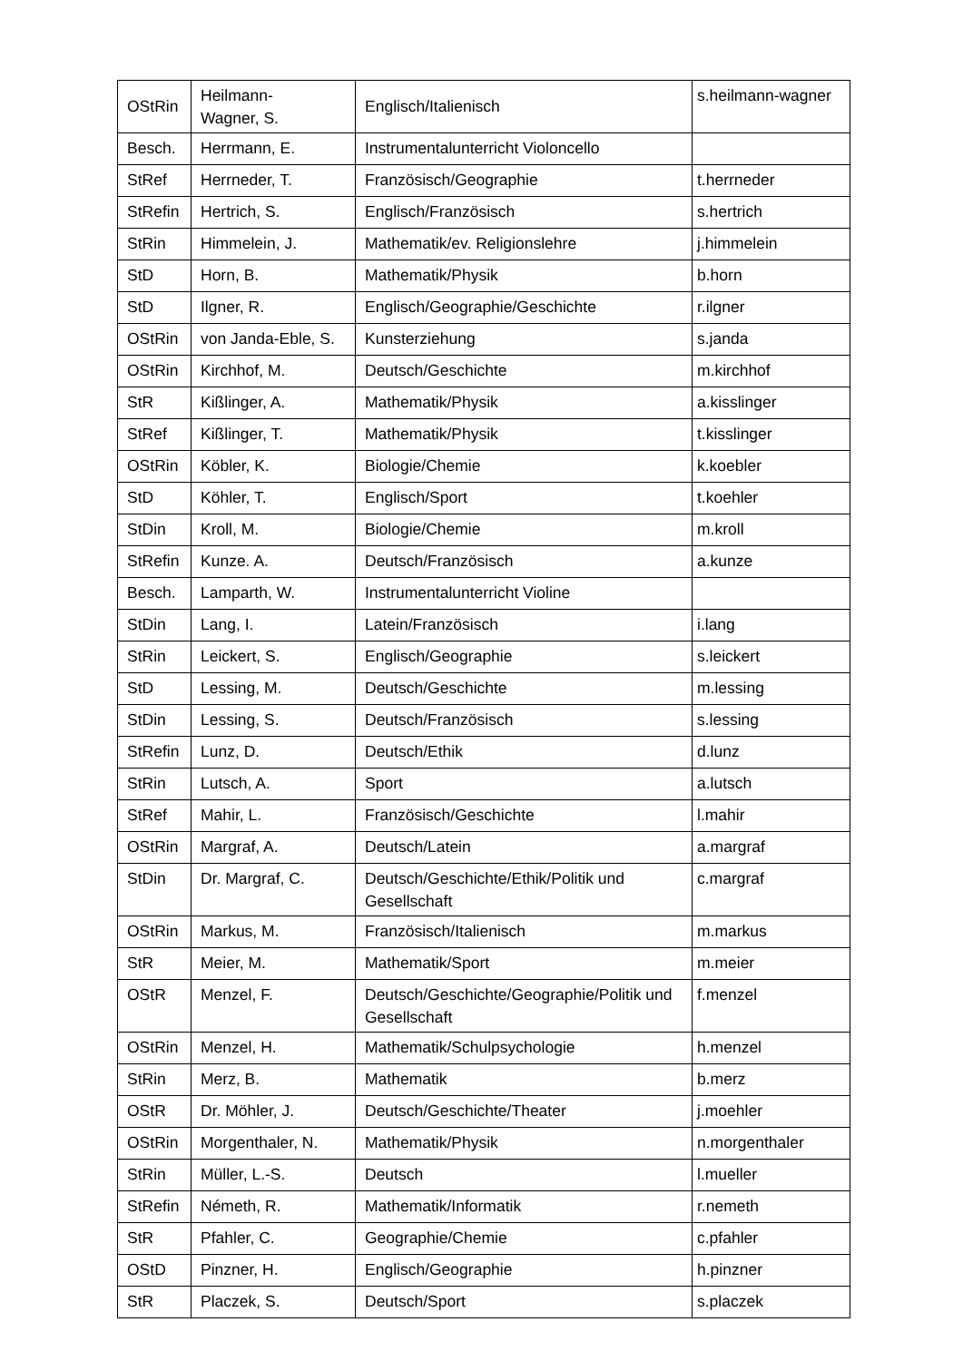| OStRin | Heilmann- Wagner, S. | Englisch/Italienisch | s.heilmann-wagner |
| Besch. | Herrmann, E. | Instrumentalunterricht Violoncello | |
| StRef | Herrneder, T. | Französisch/Geographie | t.herrneder |
| StRefin | Hertrich, S. | Englisch/Französisch | s.hertrich |
| StRin | Himmelein, J. | Mathematik/ev. Religionslehre | j.himmelein |
| StD | Horn, B. | Mathematik/Physik | b.horn |
| StD | Ilgner, R. | Englisch/Geographie/Geschichte | r.ilgner |
| OStRin | von Janda-Eble, S. | Kunsterziehung | s.janda |
| OStRin | Kirchhof, M. | Deutsch/Geschichte | m.kirchhof |
| StR | Kißlinger, A. | Mathematik/Physik | a.kisslinger |
| StRef | Kißlinger, T. | Mathematik/Physik | t.kisslinger |
| OStRin | Köbler, K. | Biologie/Chemie | k.koebler |
| StD | Köhler, T. | Englisch/Sport | t.koehler |
| StDin | Kroll, M. | Biologie/Chemie | m.kroll |
| StRefin | Kunze. A. | Deutsch/Französisch | a.kunze |
| Besch. | Lamparth, W. | Instrumentalunterricht Violine | |
| StDin | Lang, I. | Latein/Französisch | i.lang |
| StRin | Leickert, S. | Englisch/Geographie | s.leickert |
| StD | Lessing, M. | Deutsch/Geschichte | m.lessing |
| StDin | Lessing, S. | Deutsch/Französisch | s.lessing |
| StRefin | Lunz, D. | Deutsch/Ethik | d.lunz |
| StRin | Lutsch, A. | Sport | a.lutsch |
| StRef | Mahir, L. | Französisch/Geschichte | l.mahir |
| OStRin | Margraf, A. | Deutsch/Latein | a.margraf |
| StDin | Dr. Margraf, C. | Deutsch/Geschichte/Ethik/Politik und Gesellschaft | c.margraf |
| OStRin | Markus, M. | Französisch/Italienisch | m.markus |
| StR | Meier, M. | Mathematik/Sport | m.meier |
| OStR | Menzel, F. | Deutsch/Geschichte/Geographie/Politik und Gesellschaft | f.menzel |
| OStRin | Menzel, H. | Mathematik/Schulpsychologie | h.menzel |
| StRin | Merz, B. | Mathematik | b.merz |
| OStR | Dr. Möhler, J. | Deutsch/Geschichte/Theater | j.moehler |
| OStRin | Morgenthaler, N. | Mathematik/Physik | n.morgenthaler |
| StRin | Müller, L.-S. | Deutsch | l.mueller |
| StRefin | Németh, R. | Mathematik/Informatik | r.nemeth |
| StR | Pfahler, C. | Geographie/Chemie | c.pfahler |
| OStD | Pinzner, H. | Englisch/Geographie | h.pinzner |
| StR | Placzek, S. | Deutsch/Sport | s.placzek |